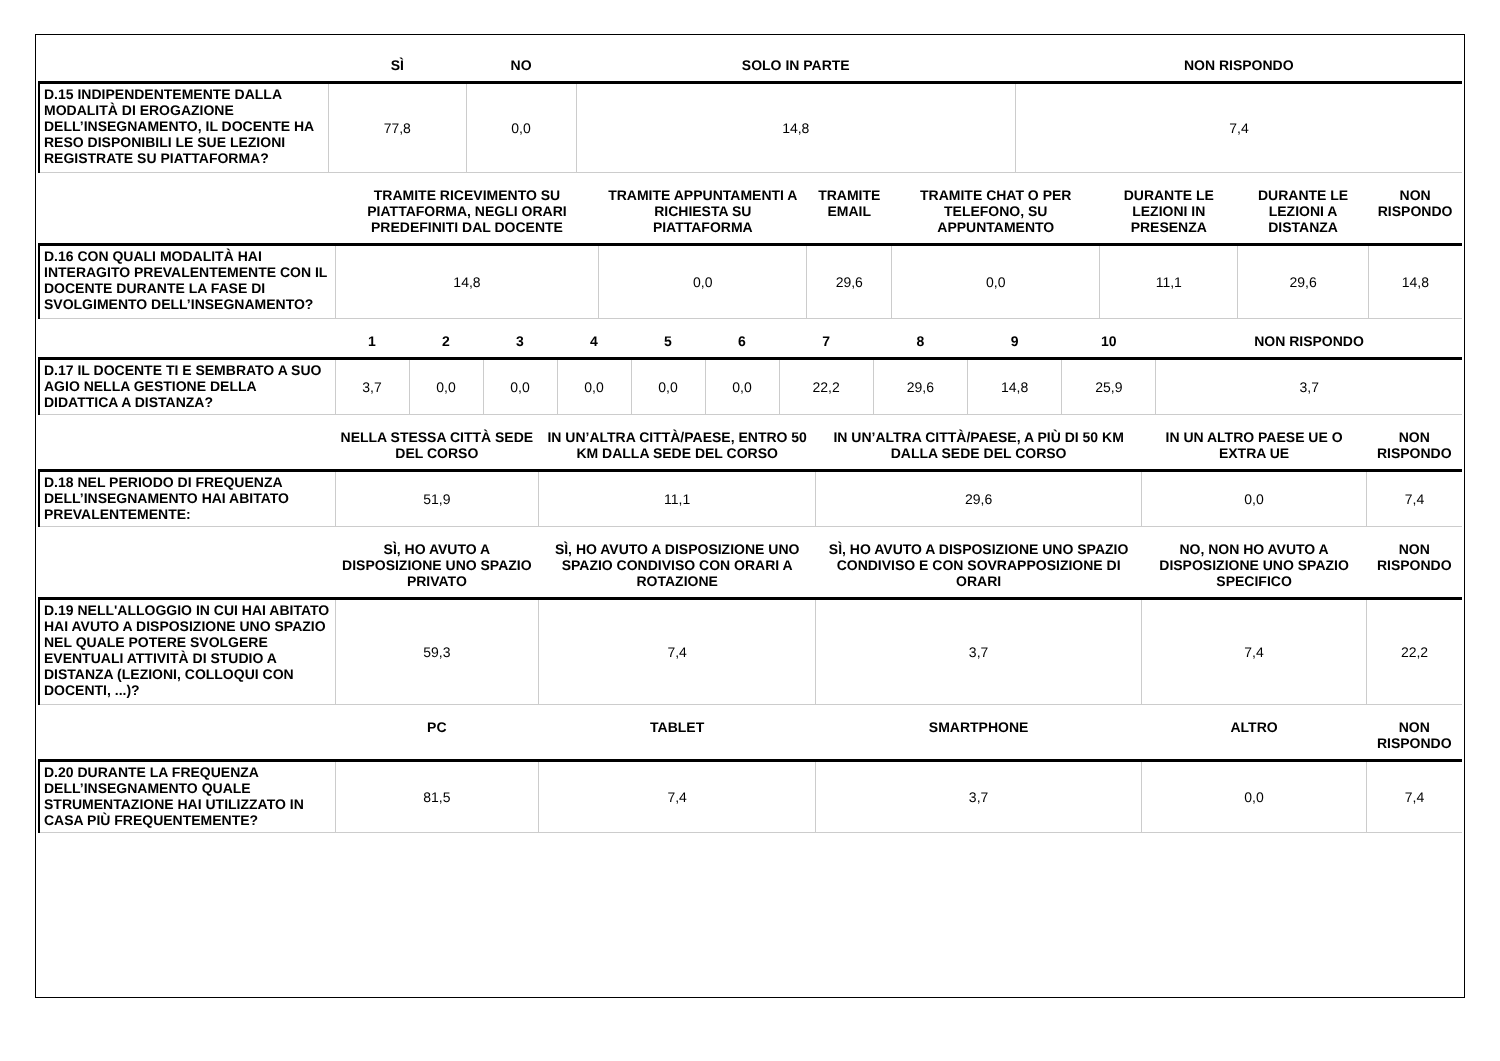| | SÌ | NO | SOLO IN PARTE | NON RISPONDO |
| --- | --- | --- | --- | --- |
| D.15 INDIPENDENTEMENTE DALLA MODALITÀ DI EROGAZIONE DELL’INSEGNAMENTO, IL DOCENTE HA RESO DISPONIBILI LE SUE LEZIONI REGISTRATE SU PIATTAFORMA? | 77,8 | 0,0 | 14,8 | 7,4 |
| | TRAMITE RICEVIMENTO SU PIATTAFORMA, NEGLI ORARI PREDEFINITI DAL DOCENTE | TRAMITE APPUNTAMENTI A RICHIESTA SU PIATTAFORMA | TRAMITE EMAIL | TRAMITE CHAT O PER TELEFONO, SU APPUNTAMENTO | DURANTE LE LEZIONI IN PRESENZA | DURANTE LE LEZIONI A DISTANZA | NON RISPONDO |
| --- | --- | --- | --- | --- | --- | --- | --- |
| D.16 CON QUALI MODALITÀ HAI INTERAGITO PREVALENTEMENTE CON IL DOCENTE DURANTE LA FASE DI SVOLGIMENTO DELL’INSEGNAMENTO? | 14,8 | 0,0 | 29,6 | 0,0 | 11,1 | 29,6 | 14,8 |
| | 1 | 2 | 3 | 4 | 5 | 6 | 7 | 8 | 9 | 10 | NON RISPONDO |
| --- | --- | --- | --- | --- | --- | --- | --- | --- | --- | --- | --- |
| D.17 IL DOCENTE TI E SEMBRATO A SUO AGIO NELLA GESTIONE DELLA DIDATTICA A DISTANZA? | 3,7 | 0,0 | 0,0 | 0,0 | 0,0 | 0,0 | 22,2 | 29,6 | 14,8 | 25,9 | 3,7 |
| | NELLA STESSA CITTÀ SEDE DEL CORSO | IN UN’ALTRA CITTÀ/PAESE, ENTRO 50 KM DALLA SEDE DEL CORSO | IN UN’ALTRA CITTÀ/PAESE, A PIÙ DI 50 KM DALLA SEDE DEL CORSO | IN UN ALTRO PAESE UE O EXTRA UE | NON RISPONDO |
| --- | --- | --- | --- | --- | --- |
| D.18 NEL PERIODO DI FREQUENZA DELL’INSEGNAMENTO HAI ABITATO PREVALENTEMENTE: | 51,9 | 11,1 | 29,6 | 0,0 | 7,4 |
| | SÌ, HO AVUTO A DISPOSIZIONE UNO SPAZIO PRIVATO | SÌ, HO AVUTO A DISPOSIZIONE UNO SPAZIO CONDIVISO CON ORARI A ROTAZIONE | SÌ, HO AVUTO A DISPOSIZIONE UNO SPAZIO CONDIVISO E CON SOVRAPPOSIZIONE DI ORARI | NO, NON HO AVUTO A DISPOSIZIONE UNO SPAZIO SPECIFICO | NON RISPONDO |
| D.19 NELL'ALLOGGIO IN CUI HAI ABITATO HAI AVUTO A DISPOSIZIONE UNO SPAZIO NEL QUALE POTERE SVOLGERE EVENTUALI ATTIVITÀ DI STUDIO A DISTANZA (LEZIONI, COLLOQUI CON DOCENTI, ...)? | 59,3 | 7,4 | 3,7 | 7,4 | 22,2 |
| | PC | TABLET | SMARTPHONE | ALTRO | NON RISPONDO |
| D.20 DURANTE LA FREQUENZA DELL’INSEGNAMENTO QUALE STRUMENTAZIONE HAI UTILIZZATO IN CASA PIÙ FREQUENTEMENTE? | 81,5 | 7,4 | 3,7 | 0,0 | 7,4 |